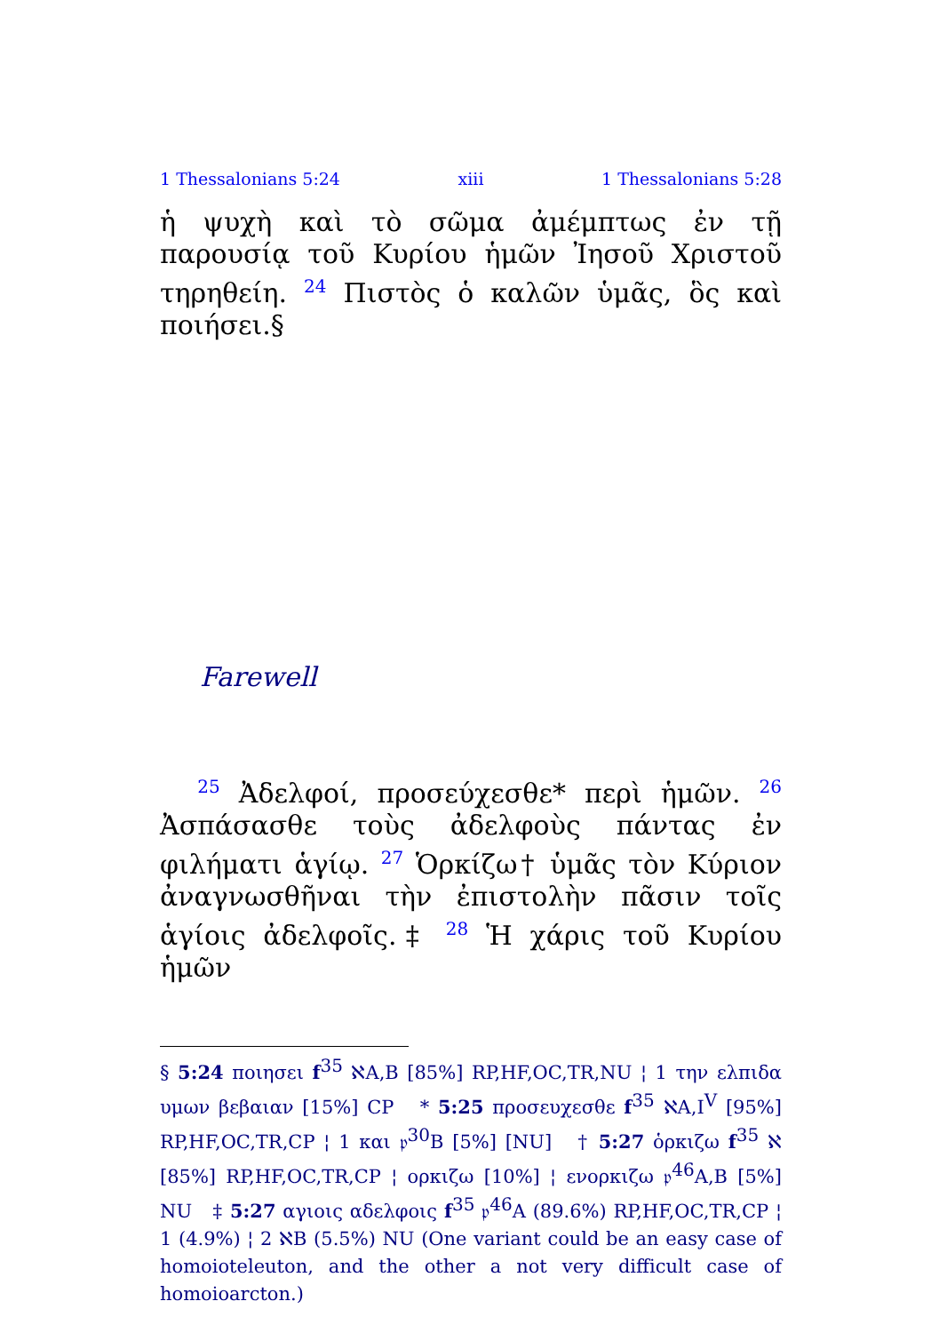1 Thessalonians 5:24 xiii 1 Thessalonians 5:28
ἡ ψυχὴ καὶ τὸ σῶμα ἀμέμπτως ἐν τῇ παρουσίᾳ τοῦ Κυρίου ἡμῶν Ἰησοῦ Χριστοῦ τηρηθείη. <sup>24</sup> Πιστὸς ὁ καλῶν ὑμᾶς, ὃς καὶ ποιήσει.§
Farewell
<sup>25</sup> Ἀδελφοί, προσεύχεσθε* περὶ ἡμῶν. <sup>26</sup> Ἀσπάσασθε τοὺς ἀδελφοὺς πάντας ἐν φιλήματι ἁγίῳ. <sup>27</sup> Ὁρκίζω† ὑμᾶς τὸν Κύριον ἀναγνωσθῆναι τὴν ἐπιστολὴν πᾶσιν τοῖς ἁγίοις ἀδελφοῖς.‡ <sup>28</sup> Ἡ χάρις τοῦ Κυρίου ἡμῶν
§ 5:24 ποιησει f<sup>35</sup> ℵA,B [85%] RP,HF,OC,TR,NU ¦ 1 την ελπιδα υμων βεβαιαν [15%] CP * 5:25 προσευχεσθε f<sup>35</sup> ℵA,I<sup>V</sup> [95%] RP,HF,OC,TR,CP ¦ 1 και 𝔭<sup>30</sup>B [5%] [NU] † 5:27 ὁρκιζω f<sup>35</sup> ℵ [85%] RP,HF,OC,TR,CP ¦ ορκιζω [10%] ¦ ενορκιζω 𝔭<sup>46</sup>A,B [5%] NU ‡ 5:27 αγιοις αδελφοις f<sup>35</sup> 𝔭<sup>46</sup>A (89.6%) RP,HF,OC,TR,CP ¦ 1 (4.9%) ¦ 2 ℵB (5.5%) NU (One variant could be an easy case of homoioteleuton, and the other a not very difficult case of homoioarcton.)